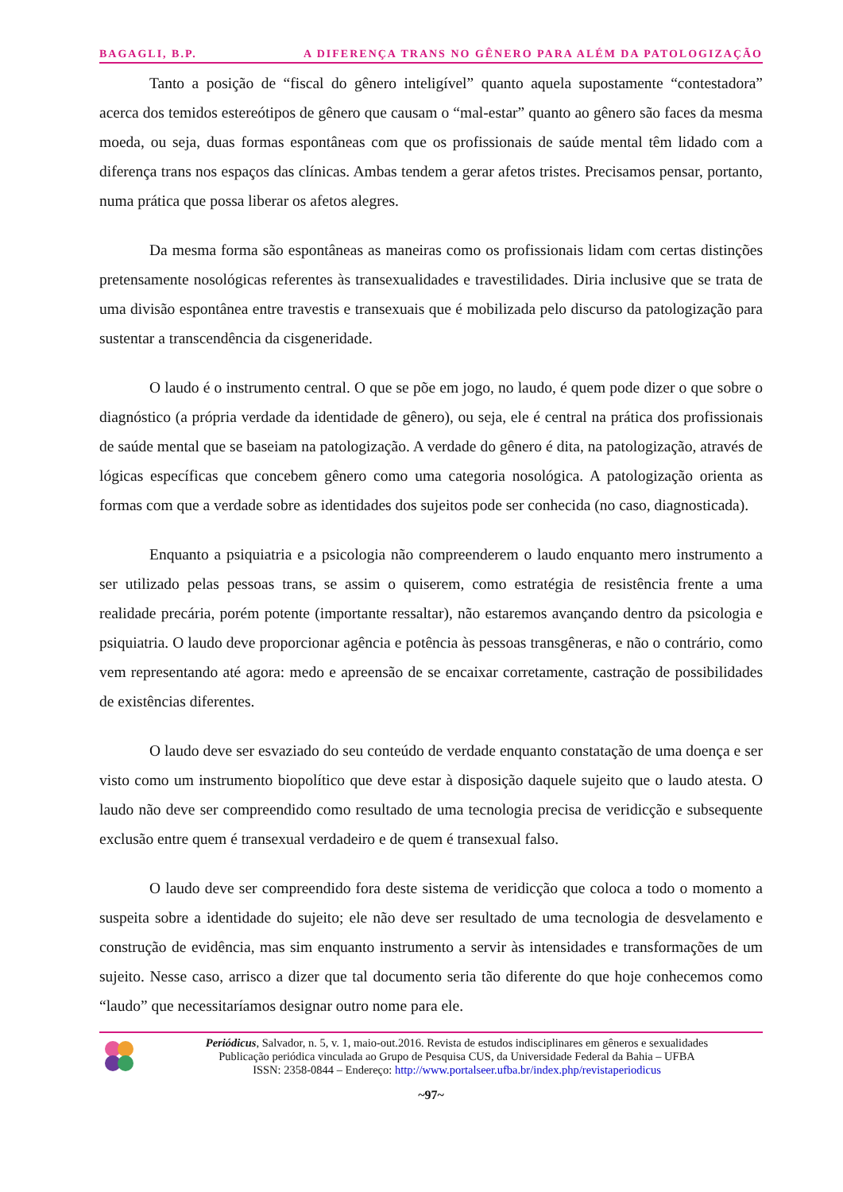BAGAGLI, B.P. A DIFERENÇA TRANS NO GÊNERO PARA ALÉM DA PATOLOGIZAÇÃO
Tanto a posição de “fiscal do gênero inteligível” quanto aquela supostamente “contestadora” acerca dos temidos estereótipos de gênero que causam o “mal-estar” quanto ao gênero são faces da mesma moeda, ou seja, duas formas espontâneas com que os profissionais de saúde mental têm lidado com a diferença trans nos espaços das clínicas. Ambas tendem a gerar afetos tristes. Precisamos pensar, portanto, numa prática que possa liberar os afetos alegres.
Da mesma forma são espontâneas as maneiras como os profissionais lidam com certas distinções pretensamente nosológicas referentes às transexualidades e travestilidades. Diria inclusive que se trata de uma divisão espontânea entre travestis e transexuais que é mobilizada pelo discurso da patologização para sustentar a transcendência da cisgeneridade.
O laudo é o instrumento central. O que se põe em jogo, no laudo, é quem pode dizer o que sobre o diagnóstico (a própria verdade da identidade de gênero), ou seja, ele é central na prática dos profissionais de saúde mental que se baseiam na patologização. A verdade do gênero é dita, na patologização, através de lógicas específicas que concebem gênero como uma categoria nosológica. A patologização orienta as formas com que a verdade sobre as identidades dos sujeitos pode ser conhecida (no caso, diagnosticada).
Enquanto a psiquiatria e a psicologia não compreenderem o laudo enquanto mero instrumento a ser utilizado pelas pessoas trans, se assim o quiserem, como estratégia de resistência frente a uma realidade precária, porém potente (importante ressaltar), não estaremos avançando dentro da psicologia e psiquiatria. O laudo deve proporcionar agência e potência às pessoas transgêneras, e não o contrário, como vem representando até agora: medo e apreensão de se encaixar corretamente, castração de possibilidades de existências diferentes.
O laudo deve ser esvaziado do seu conteúdo de verdade enquanto constatação de uma doença e ser visto como um instrumento biopolítico que deve estar à disposição daquele sujeito que o laudo atesta. O laudo não deve ser compreendido como resultado de uma tecnologia precisa de veridicção e subsequente exclusão entre quem é transexual verdadeiro e de quem é transexual falso.
O laudo deve ser compreendido fora deste sistema de veridicção que coloca a todo o momento a suspeita sobre a identidade do sujeito; ele não deve ser resultado de uma tecnologia de desvelamento e construção de evidência, mas sim enquanto instrumento a servir às intensidades e transformações de um sujeito. Nesse caso, arrisco a dizer que tal documento seria tão diferente do que hoje conhecemos como “laudo” que necessitaríamos designar outro nome para ele.
Periódicus, Salvador, n. 5, v. 1, maio-out.2016. Revista de estudos indisciplinares em gêneros e sexualidades
Publicação periódica vinculada ao Grupo de Pesquisa CUS, da Universidade Federal da Bahia – UFBA
ISSN: 2358-0844 – Endereço: http://www.portalseer.ufba.br/index.php/revistaperiodicus
~97~